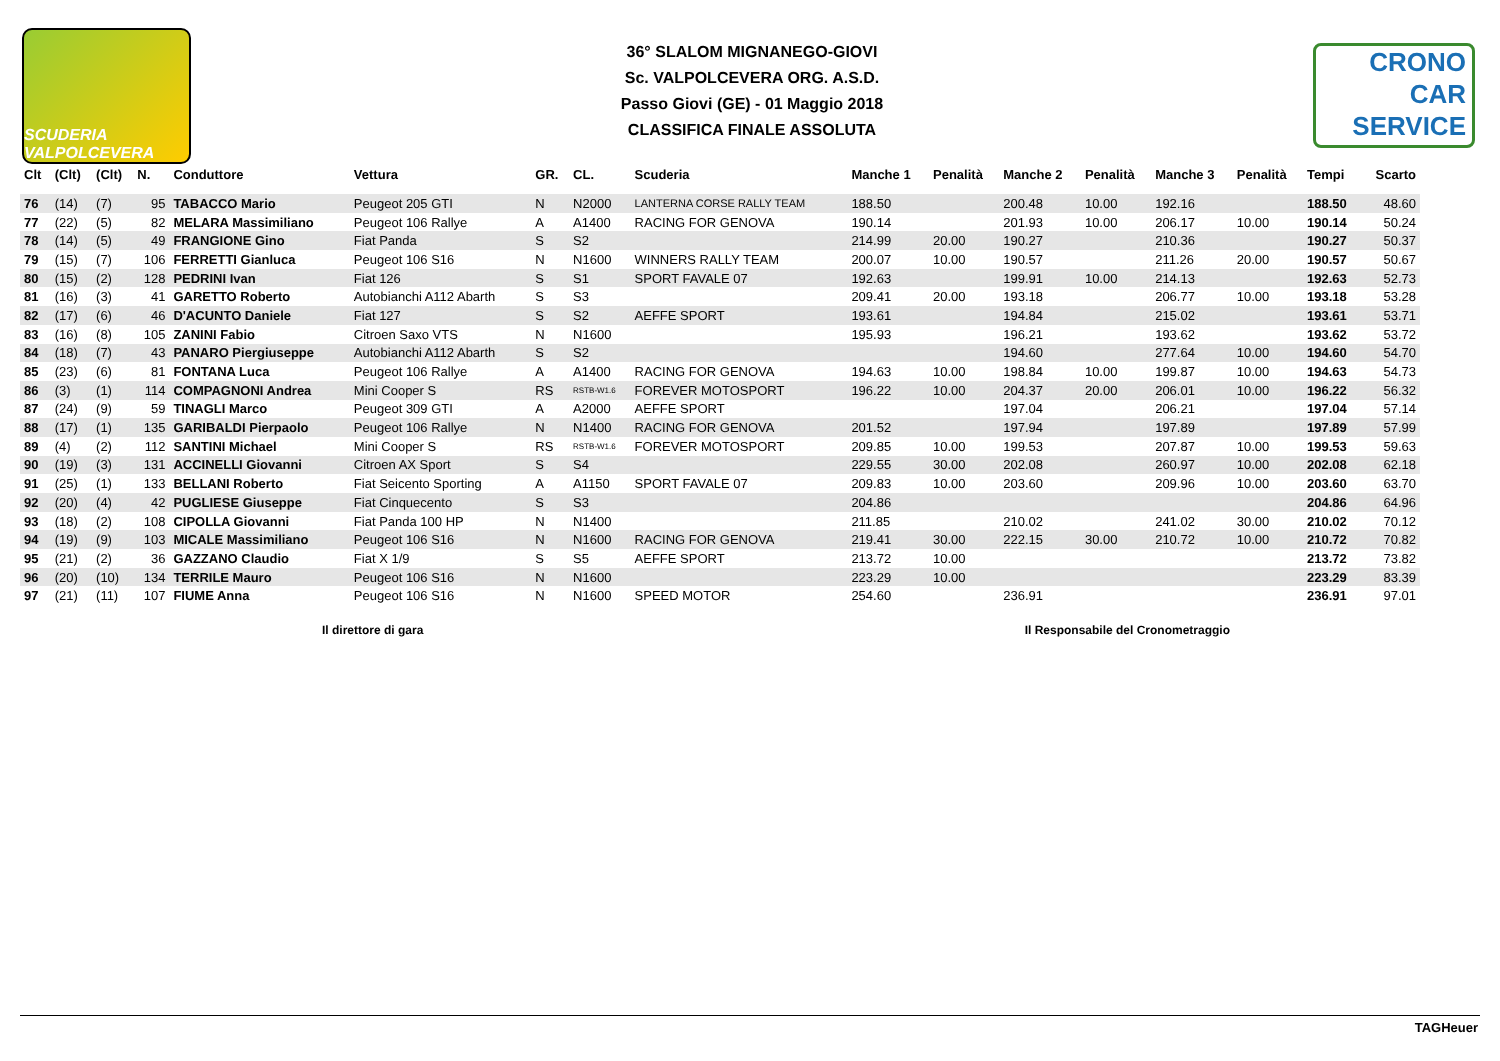SCUDERIA VALPOLCEVERA
36° SLALOM MIGNANEGO-GIOVI
Sc. VALPOLCEVERA ORG. A.S.D.
Passo Giovi (GE) - 01 Maggio 2018
CLASSIFICA FINALE ASSOLUTA
CRONO
CAR
SERVICE
| Clt | (Clt) | (Clt) | N. | Conduttore | Vettura | GR. | CL. | Scuderia | Manche 1 | Penalità | Manche 2 | Penalità | Manche 3 | Penalità | Tempi | Scarto |
| --- | --- | --- | --- | --- | --- | --- | --- | --- | --- | --- | --- | --- | --- | --- | --- | --- |
| 76 | (14) | (7) | 95 | TABACCO Mario | Peugeot 205 GTI | N | N2000 | LANTERNA CORSE RALLY TEAM | 188.50 | | 200.48 | 10.00 | 192.16 | | 188.50 | 48.60 |
| 77 | (22) | (5) | 82 | MELARA Massimiliano | Peugeot 106 Rallye | A | A1400 | RACING FOR GENOVA | 190.14 | | 201.93 | 10.00 | 206.17 | 10.00 | 190.14 | 50.24 |
| 78 | (14) | (5) | 49 | FRANGIONE Gino | Fiat Panda | S | S2 | | 214.99 | 20.00 | 190.27 | | 210.36 | | 190.27 | 50.37 |
| 79 | (15) | (7) | 106 | FERRETTI Gianluca | Peugeot 106 S16 | N | N1600 | WINNERS RALLY TEAM | 200.07 | 10.00 | 190.57 | | 211.26 | 20.00 | 190.57 | 50.67 |
| 80 | (15) | (2) | 128 | PEDRINI Ivan | Fiat 126 | S | S1 | SPORT FAVALE 07 | 192.63 | | 199.91 | 10.00 | 214.13 | | 192.63 | 52.73 |
| 81 | (16) | (3) | 41 | GARETTO Roberto | Autobianchi A112 Abarth | S | S3 | | 209.41 | 20.00 | 193.18 | | 206.77 | 10.00 | 193.18 | 53.28 |
| 82 | (17) | (6) | 46 | D'ACUNTO Daniele | Fiat 127 | S | S2 | AEFFE SPORT | 193.61 | | 194.84 | | 215.02 | | 193.61 | 53.71 |
| 83 | (16) | (8) | 105 | ZANINI Fabio | Citroen Saxo VTS | N | N1600 | | 195.93 | | 196.21 | | 193.62 | | 193.62 | 53.72 |
| 84 | (18) | (7) | 43 | PANARO Piergiuseppe | Autobianchi A112 Abarth | S | S2 | | | | 194.60 | | 277.64 | 10.00 | 194.60 | 54.70 |
| 85 | (23) | (6) | 81 | FONTANA Luca | Peugeot 106 Rallye | A | A1400 | RACING FOR GENOVA | 194.63 | 10.00 | 198.84 | 10.00 | 199.87 | 10.00 | 194.63 | 54.73 |
| 86 | (3) | (1) | 114 | COMPAGNONI Andrea | Mini Cooper S | RS | RSTB-W1.6 | FOREVER MOTOSPORT | 196.22 | 10.00 | 204.37 | 20.00 | 206.01 | 10.00 | 196.22 | 56.32 |
| 87 | (24) | (9) | 59 | TINAGLI Marco | Peugeot 309 GTI | A | A2000 | AEFFE SPORT | | | 197.04 | | 206.21 | | 197.04 | 57.14 |
| 88 | (17) | (1) | 135 | GARIBALDI Pierpaolo | Peugeot 106 Rallye | N | N1400 | RACING FOR GENOVA | 201.52 | | 197.94 | | 197.89 | | 197.89 | 57.99 |
| 89 | (4) | (2) | 112 | SANTINI Michael | Mini Cooper S | RS | RSTB-W1.6 | FOREVER MOTOSPORT | 209.85 | 10.00 | 199.53 | | 207.87 | 10.00 | 199.53 | 59.63 |
| 90 | (19) | (3) | 131 | ACCINELLI Giovanni | Citroen AX Sport | S | S4 | | 229.55 | 30.00 | 202.08 | | 260.97 | 10.00 | 202.08 | 62.18 |
| 91 | (25) | (1) | 133 | BELLANI Roberto | Fiat Seicento Sporting | A | A1150 | SPORT FAVALE 07 | 209.83 | 10.00 | 203.60 | | 209.96 | 10.00 | 203.60 | 63.70 |
| 92 | (20) | (4) | 42 | PUGLIESE Giuseppe | Fiat Cinquecento | S | S3 | | 204.86 | | | | | | 204.86 | 64.96 |
| 93 | (18) | (2) | 108 | CIPOLLA Giovanni | Fiat Panda 100 HP | N | N1400 | | 211.85 | | 210.02 | | 241.02 | 30.00 | 210.02 | 70.12 |
| 94 | (19) | (9) | 103 | MICALE Massimiliano | Peugeot 106 S16 | N | N1600 | RACING FOR GENOVA | 219.41 | 30.00 | 222.15 | 30.00 | 210.72 | 10.00 | 210.72 | 70.82 |
| 95 | (21) | (2) | 36 | GAZZANO Claudio | Fiat X 1/9 | S | S5 | AEFFE SPORT | 213.72 | 10.00 | | | | | 213.72 | 73.82 |
| 96 | (20) | (10) | 134 | TERRILE Mauro | Peugeot 106 S16 | N | N1600 | | 223.29 | 10.00 | | | | | 223.29 | 83.39 |
| 97 | (21) | (11) | 107 | FIUME Anna | Peugeot 106 S16 | N | N1600 | SPEED MOTOR | 254.60 | | 236.91 | | | | 236.91 | 97.01 |
Il direttore di gara Il Responsabile del Cronometraggio
TAGHeuer